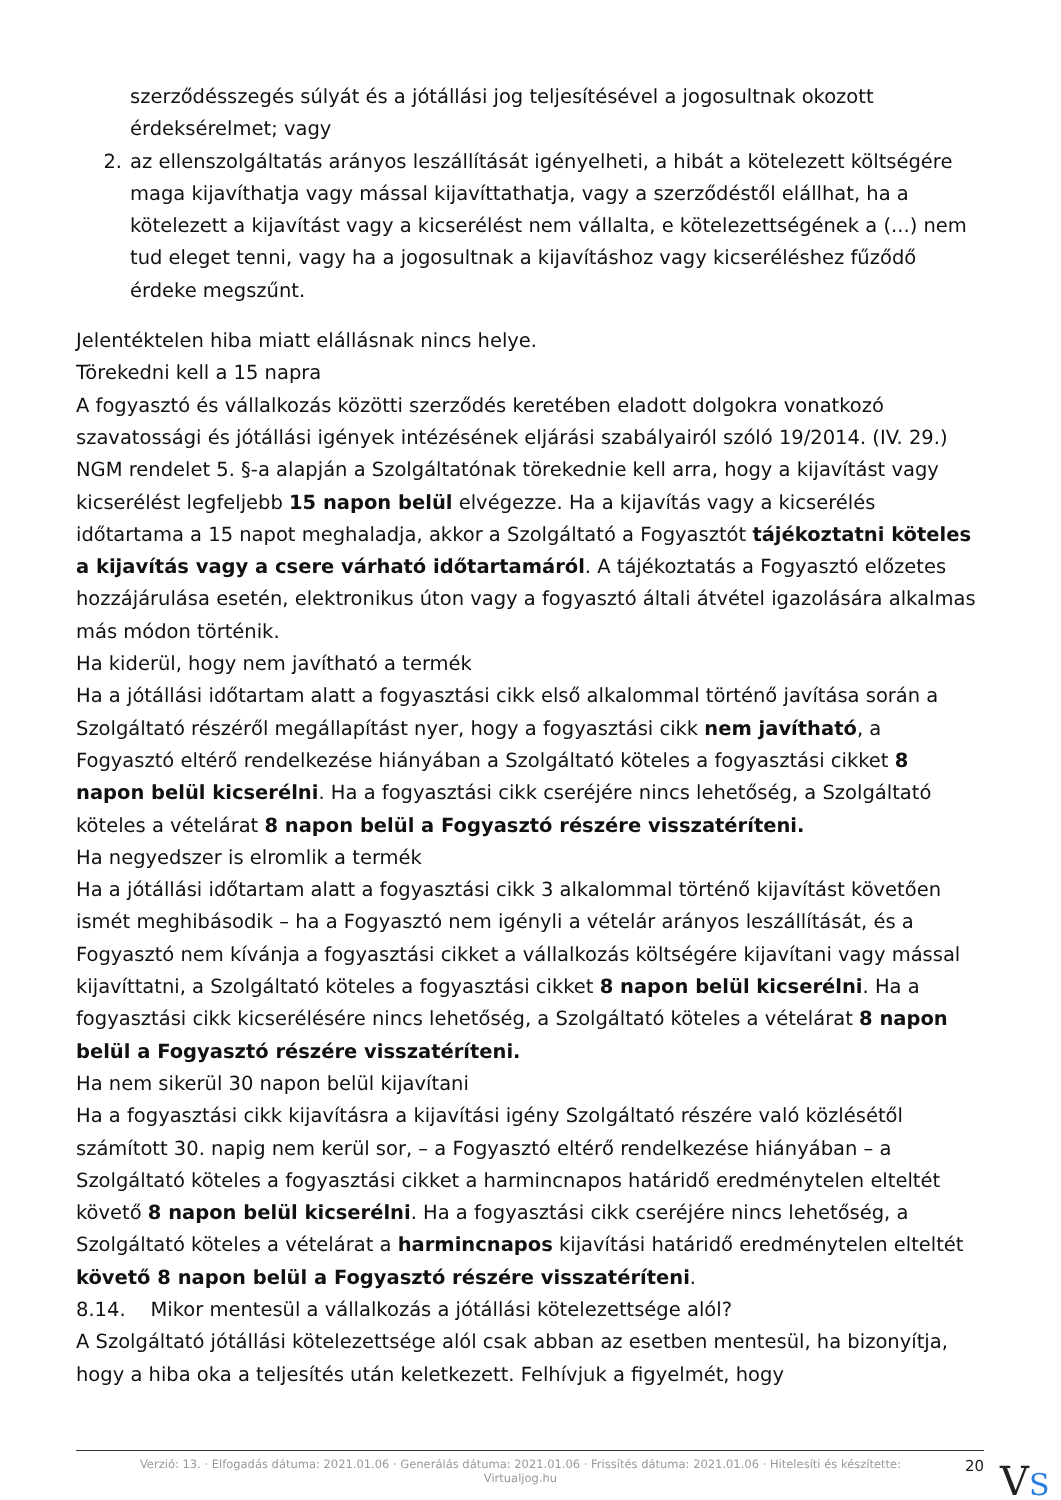szerződésszegés súlyát és a jótállási jog teljesítésével a jogosultnak okozott érdeksérelmet; vagy
2. az ellenszolgáltatás arányos leszállítását igényelheti, a hibát a kötelezett költségére maga kijavíthatja vagy mással kijavíttathatja, vagy a szerződéstől elállhat, ha a kötelezett a kijavítást vagy a kicserélést nem vállalta, e kötelezettségének a (...) nem tud eleget tenni, vagy ha a jogosultnak a kijavításhoz vagy kicseréléshez fűződő érdeke megszűnt.
Jelentéktelen hiba miatt elállásnak nincs helye.
Törekedni kell a 15 napra
A fogyasztó és vállalkozás közötti szerződés keretében eladott dolgokra vonatkozó szavatossági és jótállási igények intézésének eljárási szabályairól szóló 19/2014. (IV. 29.) NGM rendelet 5. §-a alapján a Szolgáltatónak törekednie kell arra, hogy a kijavítást vagy kicserélést legfeljebb 15 napon belül elvégezze. Ha a kijavítás vagy a kicserélés időtartama a 15 napot meghaladja, akkor a Szolgáltató a Fogyasztót tájékoztatni köteles a kijavítás vagy a csere várható időtartamáról. A tájékoztatás a Fogyasztó előzetes hozzájárulása esetén, elektronikus úton vagy a fogyasztó általi átvétel igazolására alkalmas más módon történik.
Ha kiderül, hogy nem javítható a termék
Ha a jótállási időtartam alatt a fogyasztási cikk első alkalommal történő javítása során a Szolgáltató részéről megállapítást nyer, hogy a fogyasztási cikk nem javítható, a Fogyasztó eltérő rendelkezése hiányában a Szolgáltató köteles a fogyasztási cikket 8 napon belül kicserélni. Ha a fogyasztási cikk cseréjére nincs lehetőség, a Szolgáltató köteles a vételárat 8 napon belül a Fogyasztó részére visszatéríteni.
Ha negyedszer is elromlik a termék
Ha a jótállási időtartam alatt a fogyasztási cikk 3 alkalommal történő kijavítást követően ismét meghibásodik – ha a Fogyasztó nem igényli a vételár arányos leszállítását, és a Fogyasztó nem kívánja a fogyasztási cikket a vállalkozás költségére kijavítani vagy mással kijavíttatni, a Szolgáltató köteles a fogyasztási cikket 8 napon belül kicserélni. Ha a fogyasztási cikk kicserélésére nincs lehetőség, a Szolgáltató köteles a vételárat 8 napon belül a Fogyasztó részére visszatéríteni.
Ha nem sikerül 30 napon belül kijavítani
Ha a fogyasztási cikk kijavításra a kijavítási igény Szolgáltató részére való közlésétől számított 30. napig nem kerül sor, – a Fogyasztó eltérő rendelkezése hiányában – a Szolgáltató köteles a fogyasztási cikket a harmincnapos határidő eredménytelen elteltét követő 8 napon belül kicserélni. Ha a fogyasztási cikk cseréjére nincs lehetőség, a Szolgáltató köteles a vételárat a harmincnapos kijavítási határidő eredménytelen elteltét követő 8 napon belül a Fogyasztó részére visszatéríteni.
8.14. Mikor mentesül a vállalkozás a jótállási kötelezettsége alól?
A Szolgáltató jótállási kötelezettsége alól csak abban az esetben mentesül, ha bizonyítja, hogy a hiba oka a teljesítés után keletkezett. Felhívjuk a figyelmét, hogy
Verzió: 13. · Elfogadás dátuma: 2021.01.06 · Generálás dátuma: 2021.01.06 · Frissítés dátuma: 2021.01.06 · Hitelesíti és készítette: Virtualjog.hu
20
VS